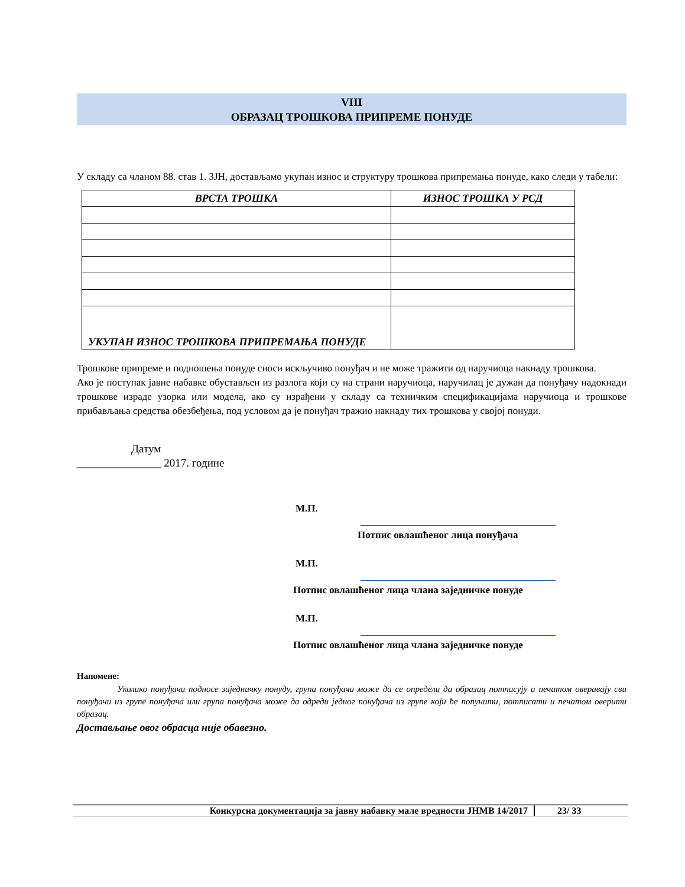VIII
ОБРАЗАЦ ТРОШКОВА ПРИПРЕМЕ ПОНУДЕ
У складу са чланом 88. став 1. ЗЈН, достављамо укупан износ и структуру трошкова припремања понуде, како следи у табели:
| ВРСТА ТРОШКА | ИЗНОС ТРОШКА У РСД |
| --- | --- |
| УКУПАН ИЗНОС ТРОШКОВА ПРИПРЕМАЊА ПОНУДЕ | |
Трошкове припреме и подношења понуде сноси искључиво понуђач и не може тражити од наручиоца накнаду трошкова.
Ако је поступак јавне набавке обустављен из разлога који су на страни наручиоца, наручилац је дужан да понуђачу надокнади трошкове израде узорка или модела, ако су израђени у складу са техничким спецификацијама наручиоца и трошкове прибављања средства обезбеђења, под условом да је понуђач тражио накнаду тих трошкова у својој понуди.
Датум
_______________ 2017. године
М.П.
Потпис овлашћеног лица понуђача
М.П.
Потпис овлашћеног лица чланa заједничке понуде
М.П.
Потпис овлашћеног лица чланa заједничке понуде
Напомене:
Уколико понуђачи подносе заједничку понуду, група понуђача може да се определи да образац потписују и печатом оверавају сви понуђачи из групе понуђача или група понуђача може да одреди једног понуђача из групе који ће попунити, потписати и печатом оверити образац.
Достављање овог обрасца није обавезно.
Конкурсна документација за јавну набавку мале вредности ЈНМВ 14/2017 23/ 33